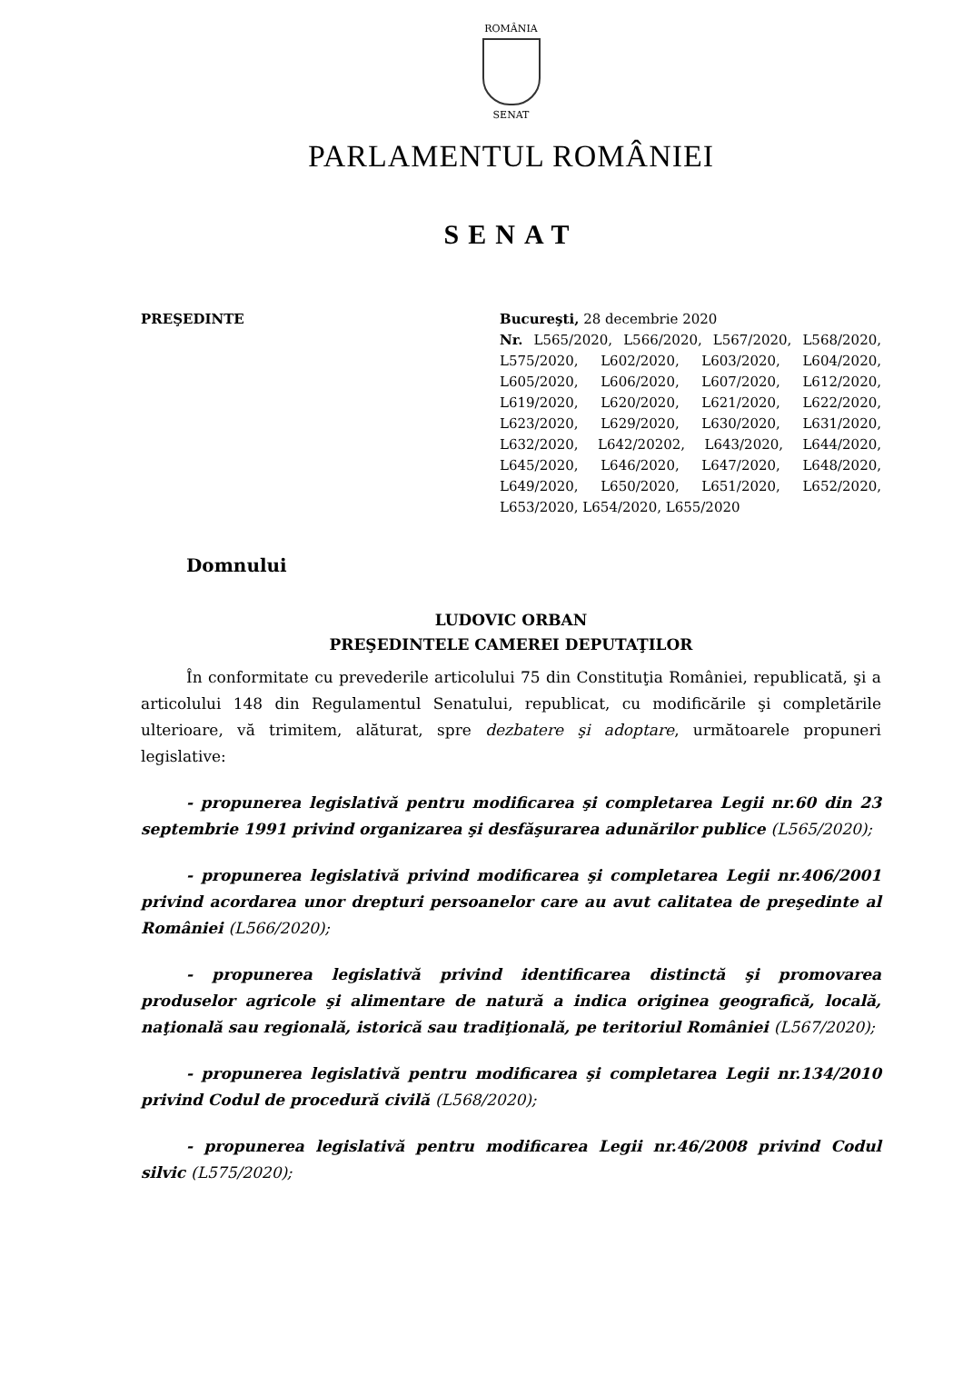ROMÂNIA
SENAT
PARLAMENTUL ROMÂNIEI
SENAT
PREŞEDINTE Bucureşti, 28 decembrie 2020
Nr. L565/2020, L566/2020, L567/2020, L568/2020, L575/2020, L602/2020, L603/2020, L604/2020, L605/2020, L606/2020, L607/2020, L612/2020, L619/2020, L620/2020, L621/2020, L622/2020, L623/2020, L629/2020, L630/2020, L631/2020, L632/2020, L642/20202, L643/2020, L644/2020, L645/2020, L646/2020, L647/2020, L648/2020, L649/2020, L650/2020, L651/2020, L652/2020, L653/2020, L654/2020, L655/2020
Domnului
LUDOVIC ORBAN
PREŞEDINTELE CAMEREI DEPUTAŢILOR
În conformitate cu prevederile articolului 75 din Constituţia României, republicată, şi a articolului 148 din Regulamentul Senatului, republicat, cu modificările şi completările ulterioare, vă trimitem, alăturat, spre dezbatere şi adoptare, următoarele propuneri legislative:
- propunerea legislativă pentru modificarea şi completarea Legii nr.60 din 23 septembrie 1991 privind organizarea şi desfăşurarea adunărilor publice (L565/2020);
- propunerea legislativă privind modificarea şi completarea Legii nr.406/2001 privind acordarea unor drepturi persoanelor care au avut calitatea de preşedinte al României (L566/2020);
- propunerea legislativă privind identificarea distinctă şi promovarea produselor agricole şi alimentare de natură a indica originea geografică, locală, naţională sau regională, istorică sau tradiţională, pe teritoriul României (L567/2020);
- propunerea legislativă pentru modificarea şi completarea Legii nr.134/2010 privind Codul de procedură civilă (L568/2020);
- propunerea legislativă pentru modificarea Legii nr.46/2008 privind Codul silvic (L575/2020);